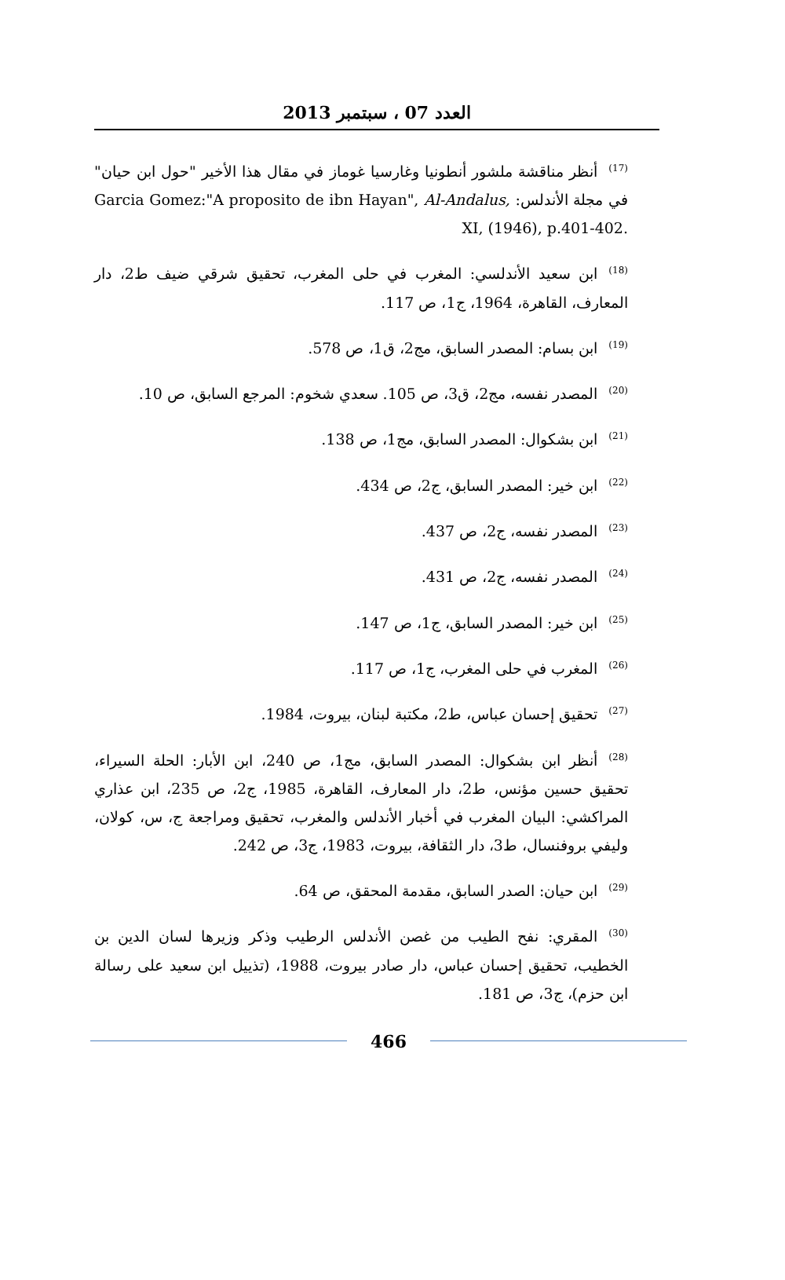العدد 07 ، سبتمبر 2013
<sup>(17)</sup> أنظر مناقشة ملشور أنطونيا وغارسيا غوماز في مقال هذا الأخير "حول ابن حيان" في مجلة الأندلس: Garcia Gomez:"A proposito de ibn Hayan", Al-Andalus, XI, (1946), p.401-402.
<sup>(18)</sup> ابن سعيد الأندلسي: المغرب في حلى المغرب، تحقيق شرقي ضيف ط2، دار المعارف، القاهرة، 1964، ج1، ص 117.
<sup>(19)</sup> ابن بسام: المصدر السابق، مج2، ق1، ص 578.
<sup>(20)</sup> المصدر نفسه، مج2، ق3، ص 105. سعدي شخوم: المرجع السابق، ص 10.
<sup>(21)</sup> ابن بشكوال: المصدر السابق، مج1، ص 138.
<sup>(22)</sup> ابن خير: المصدر السابق، ج2، ص 434.
<sup>(23)</sup> المصدر نفسه، ج2، ص 437.
<sup>(24)</sup> المصدر نفسه، ج2، ص 431.
<sup>(25)</sup> ابن خير: المصدر السابق، ج1، ص 147.
<sup>(26)</sup> المغرب في حلى المغرب، ج1، ص 117.
<sup>(27)</sup> تحقيق إحسان عباس، ط2، مكتبة لبنان، بيروت، 1984.
<sup>(28)</sup> أنظر ابن بشكوال: المصدر السابق، مج1، ص 240، ابن الأبار: الحلة السيراء، تحقيق حسين مؤنس، ط2، دار المعارف، القاهرة، 1985، ج2، ص 235، ابن عذاري المراكشي: البيان المغرب في أخبار الأندلس والمغرب، تحقيق ومراجعة ج، س، كولان، وليفي بروفنسال، ط3، دار الثقافة، بيروت، 1983، ج3، ص 242.
<sup>(29)</sup> ابن حيان: الصدر السابق، مقدمة المحقق، ص 64.
<sup>(30)</sup> المقري: نفح الطيب من غصن الأندلس الرطيب وذكر وزيرها لسان الدين بن الخطيب، تحقيق إحسان عباس، دار صادر بيروت، 1988، (تذييل ابن سعيد على رسالة ابن حزم)، ج3، ص 181.
466